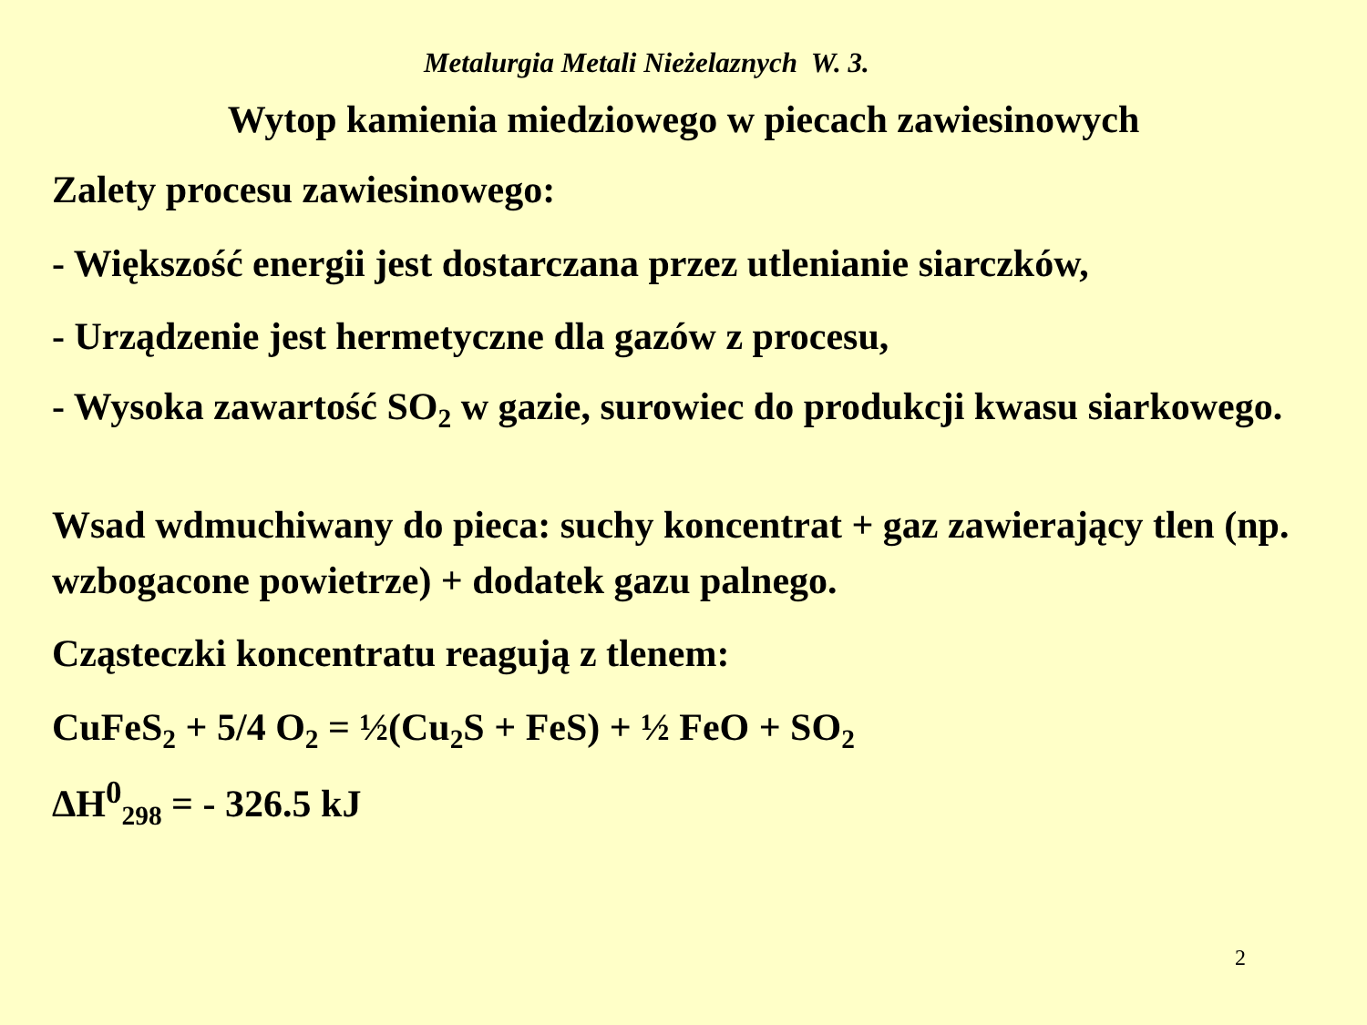Metalurgia Metali Nieżelaznych W. 3.
Wytop kamienia miedziowego w piecach zawiesinowych
Zalety procesu zawiesinowego:
- Większość energii jest dostarczana przez utlenianie siarczków,
- Urządzenie jest hermetyczne dla gazów z procesu,
- Wysoka zawartość SO<sub>2</sub> w gazie, surowiec do produkcji kwasu siarkowego.
Wsad wdmuchiwany do pieca: suchy koncentrat + gaz zawierający tlen (np. wzbogacone powietrze) + dodatek gazu palnego.
Cząsteczki koncentratu reagują z tlenem:
CuFeS<sub>2</sub> + 5/4 O<sub>2</sub> = ½(Cu<sub>2</sub>S + FeS) + ½ FeO + SO<sub>2</sub>
ΔH<sup>0</sup><sub>298</sub> = - 326.5 kJ
2